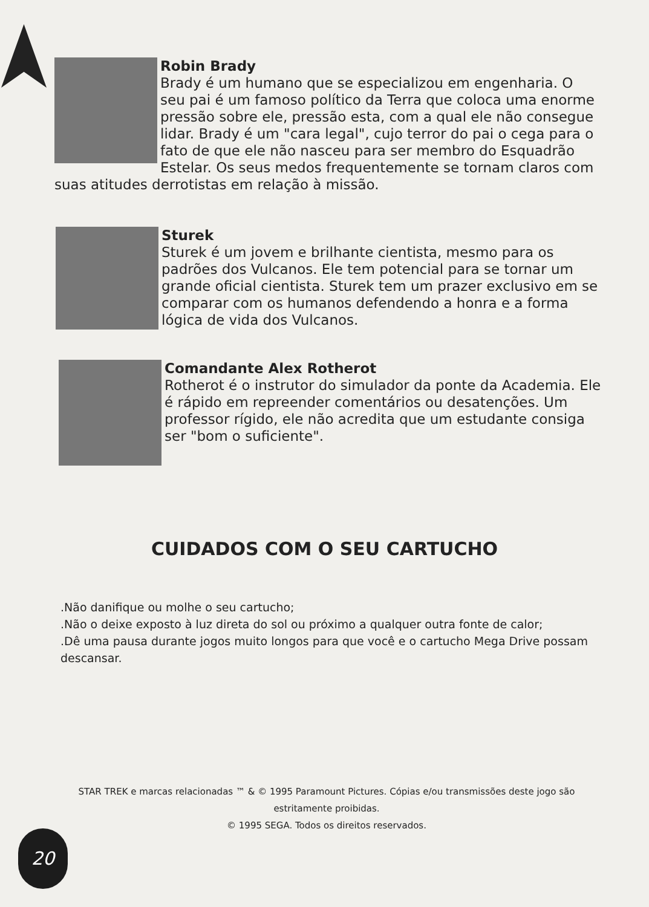Robin Brady
Brady é um humano que se especializou em engenharia. O seu pai é um famoso político da Terra que coloca uma enorme pressão sobre ele, pressão esta, com a qual ele não consegue lidar. Brady é um "cara legal", cujo terror do pai o cega para o fato de que ele não nasceu para ser membro do Esquadrão Estelar. Os seus medos frequentemente se tornam claros com suas atitudes derrotistas em relação à missão.
Sturek
Sturek é um jovem e brilhante cientista, mesmo para os padrões dos Vulcanos. Ele tem potencial para se tornar um grande oficial cientista. Sturek tem um prazer exclusivo em se comparar com os humanos defendendo a honra e a forma lógica de vida dos Vulcanos.
Comandante Alex Rotherot
Rotherot é o instrutor do simulador da ponte da Academia. Ele é rápido em repreender comentários ou desatenções. Um professor rígido, ele não acredita que um estudante consiga ser "bom o suficiente".
CUIDADOS COM O SEU CARTUCHO
.Não danifique ou molhe o seu cartucho;
.Não o deixe exposto à luz direta do sol ou próximo a qualquer outra fonte de calor;
.Dê uma pausa durante jogos muito longos para que você e o cartucho Mega Drive possam descansar.
STAR TREK e marcas relacionadas ™ & © 1995 Paramount Pictures. Cópias e/ou transmissões deste jogo são estritamente proibidas.
© 1995 SEGA. Todos os direitos reservados.
20